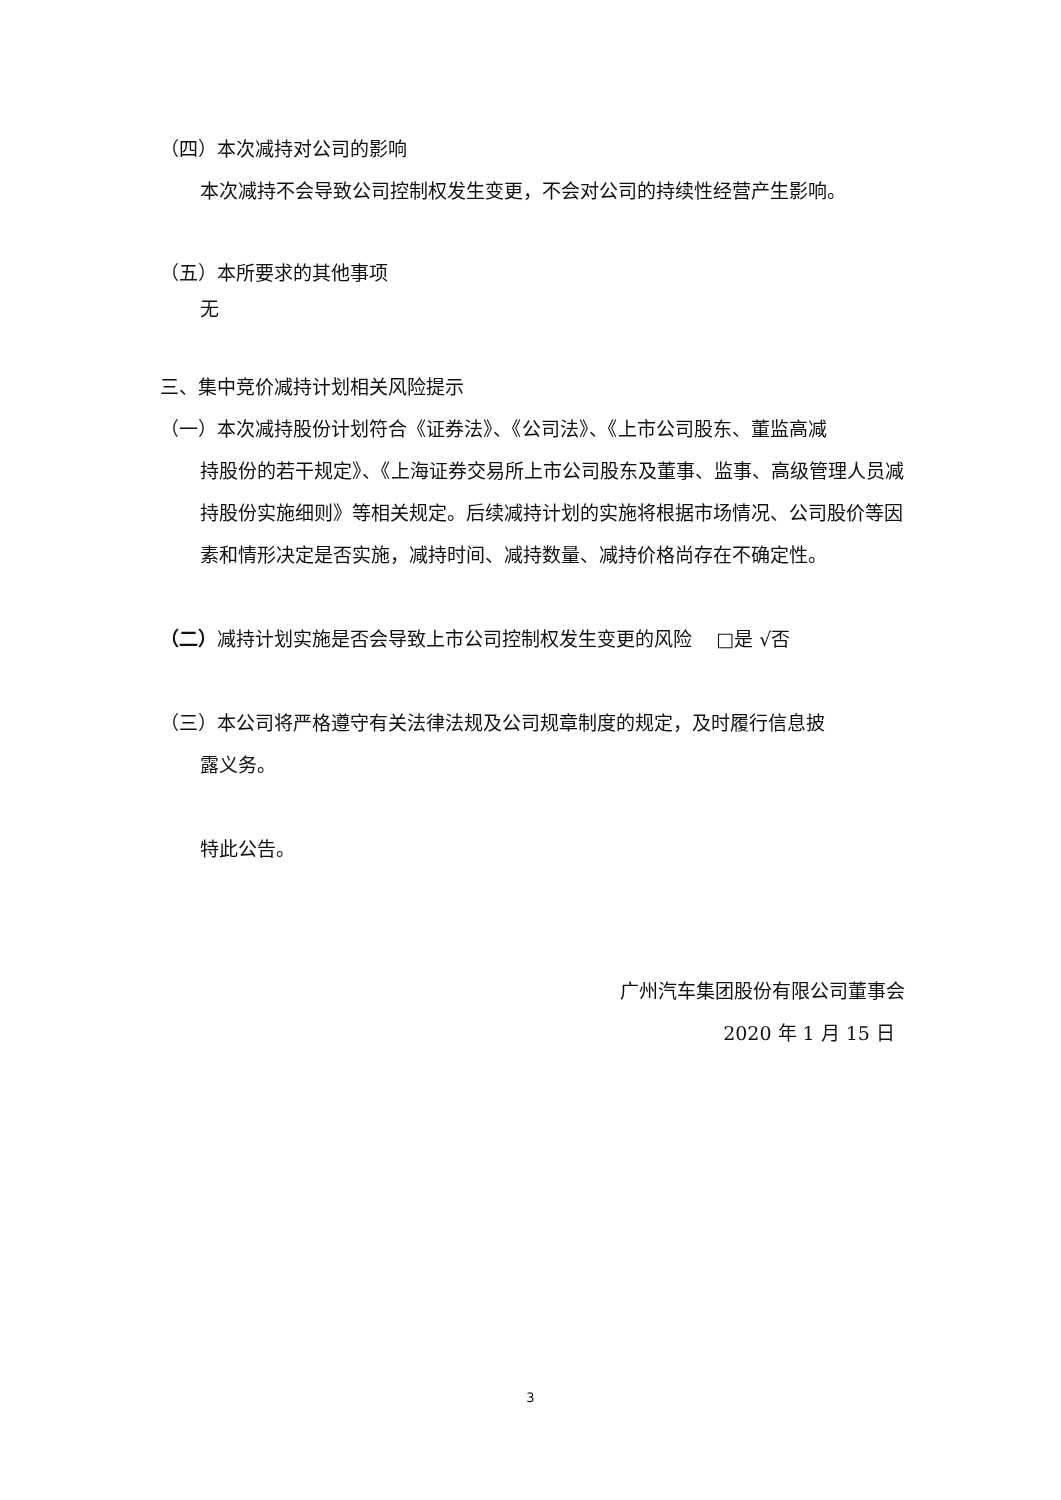（四）本次减持对公司的影响
本次减持不会导致公司控制权发生变更，不会对公司的持续性经营产生影响。
（五）本所要求的其他事项
无
三、集中竞价减持计划相关风险提示
（一）本次减持股份计划符合《证券法》、《公司法》、《上市公司股东、董监高减
持股份的若干规定》、《上海证券交易所上市公司股东及董事、监事、高级管理人员减持股份实施细则》等相关规定。后续减持计划的实施将根据市场情况、公司股价等因素和情形决定是否实施，减持时间、减持数量、减持价格尚存在不确定性。
（二）减持计划实施是否会导致上市公司控制权发生变更的风险 □是 √否
（三）本公司将严格遵守有关法律法规及公司规章制度的规定，及时履行信息披
露义务。
特此公告。
广州汽车集团股份有限公司董事会
2020 年 1 月 15 日
3